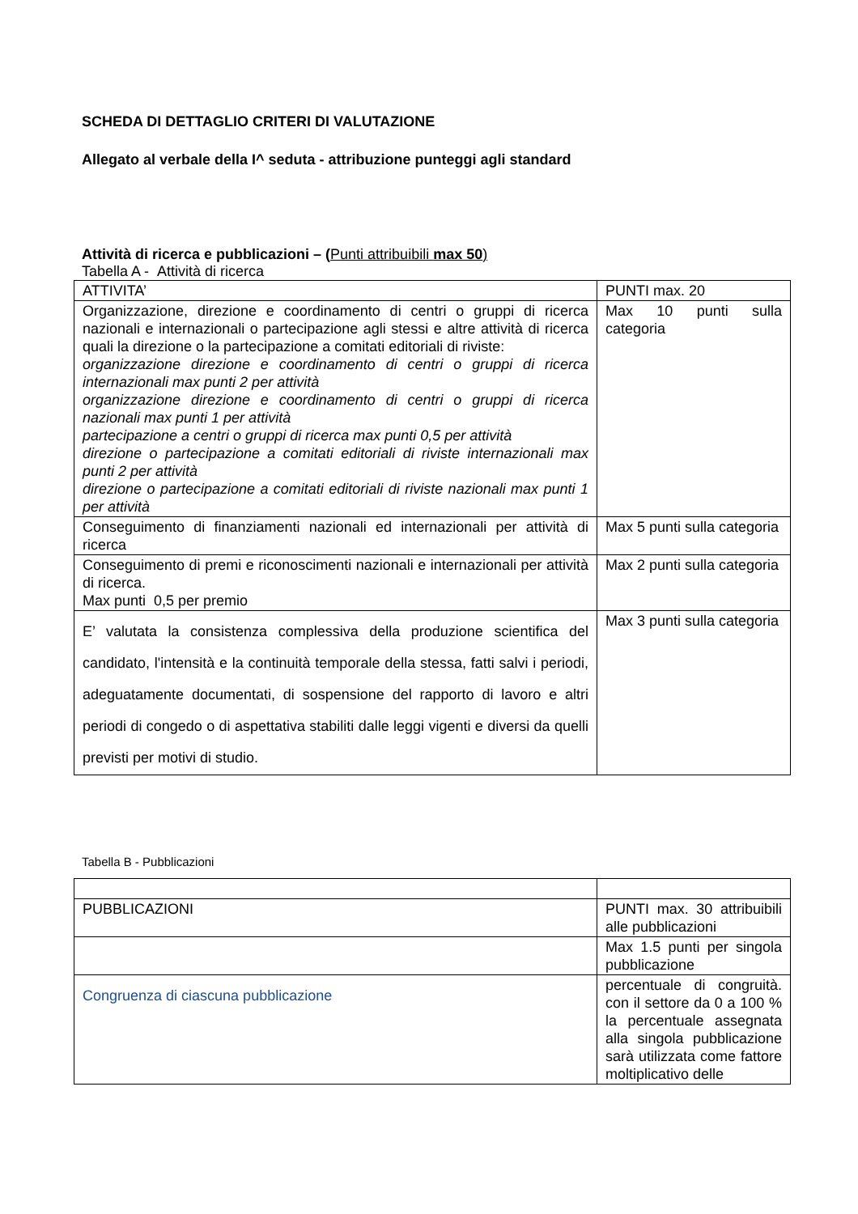SCHEDA DI DETTAGLIO CRITERI DI VALUTAZIONE
Allegato al verbale della I^ seduta - attribuzione punteggi agli standard
Attività di ricerca e pubblicazioni – (Punti attribuibili max 50)
Tabella A - Attività di ricerca
| ATTIVITA’ | PUNTI max. 20 |
| Organizzazione, direzione e coordinamento di centri o gruppi di ricerca nazionali e internazionali o partecipazione agli stessi e altre attività di ricerca quali la direzione o la partecipazione a comitati editoriali di riviste: organizzazione direzione e coordinamento di centri o gruppi di ricerca internazionali max punti 2 per attività organizzazione direzione e coordinamento di centri o gruppi di ricerca nazionali max punti 1 per attività partecipazione a centri o gruppi di ricerca max punti 0,5 per attività direzione o partecipazione a comitati editoriali di riviste internazionali max punti 2 per attività direzione o partecipazione a comitati editoriali di riviste nazionali max punti 1 per attività | Max 10 punti sulla categoria |
| Conseguimento di finanziamenti nazionali ed internazionali per attività di ricerca | Max 5 punti sulla categoria |
| Conseguimento di premi e riconoscimenti nazionali e internazionali per attività di ricerca. Max punti 0,5 per premio | Max 2 punti sulla categoria |
| E’ valutata la consistenza complessiva della produzione scientifica del candidato, l'intensità e la continuità temporale della stessa, fatti salvi i periodi, adeguatamente documentati, di sospensione del rapporto di lavoro e altri periodi di congedo o di aspettativa stabiliti dalle leggi vigenti e diversi da quelli previsti per motivi di studio. | Max 3 punti sulla categoria |
Tabella B - Pubblicazioni
| PUBBLICAZIONI | PUNTI max. 30 attribuibili alle pubblicazioni |
| | Max 1.5 punti per singola pubblicazione |
| Congruenza di ciascuna pubblicazione | percentuale di congruità. con il settore da 0 a 100 % la percentuale assegnata alla singola pubblicazione sarà utilizzata come fattore moltiplicativo delle |